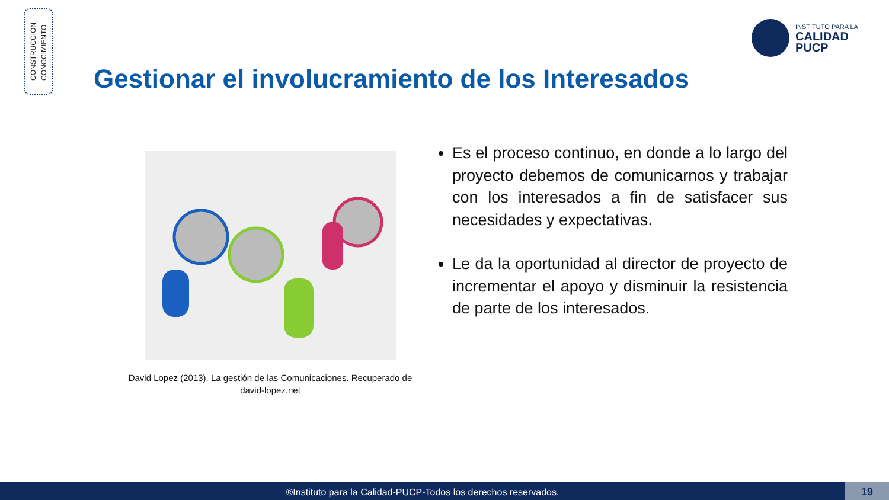CONSTRUCCIÓN
CONOCIMIENTO
INSTITUTO PARA LA
CALIDAD
PUCP
Gestionar el involucramiento de los Interesados
David Lopez (2013). La gestión de las Comunicaciones. Recuperado de david-lopez.net
Es el proceso continuo, en donde a lo largo del proyecto debemos de comunicarnos y trabajar con los interesados a fin de satisfacer sus necesidades y expectativas.
Le da la oportunidad al director de proyecto de incrementar el apoyo y disminuir la resistencia de parte de los interesados.
®Instituto para la Calidad-PUCP-Todos los derechos reservados. 19